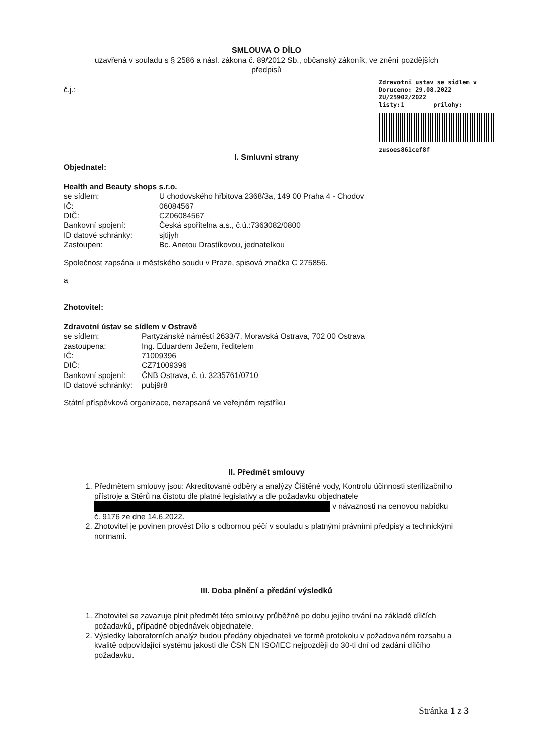SMLOUVA O DÍLO
uzavřená v souladu s § 2586 a násl. zákona č. 89/2012 Sb., občanský zákoník, ve znění pozdějších
předpisů
Zdravotni ustav se sidlem v
Doruceno: 29.08.2022
ZU/25902/2022
listy:1 prilohy:
zusoes861cef8f
č.j.:
I. Smluvní strany
Objednatel:
Health and Beauty shops s.r.o.
se sídlem: U chodovského hřbitova 2368/3a, 149 00 Praha 4 - Chodov
IČ: 06084567
DIČ: CZ06084567
Bankovní spojení: Česká spořitelna a.s., č.ú.:7363082/0800
ID datové schránky: sjtijyh
Zastoupen: Bc. Anetou Drastíkovou, jednatelkou
Společnost zapsána u městského soudu v Praze, spisová značka C 275856.
a
Zhotovitel:
Zdravotní ústav se sídlem v Ostravě
se sídlem: Partyzánské náměstí 2633/7, Moravská Ostrava, 702 00 Ostrava
zastoupena: Ing. Eduardem Ježem, ředitelem
IČ: 71009396
DIČ: CZ71009396
Bankovní spojení: ČNB Ostrava, č. ú. 3235761/0710
ID datové schránky: pubj9r8
Státní příspěvková organizace, nezapsaná ve veřejném rejstříku
II. Předmět smlouvy
1. Předmětem smlouvy jsou: Akreditované odběry a analýzy Čištěné vody, Kontrolu účinnosti sterilizačního přístroje a Stěrů na čistotu dle platné legislativy a dle požadavku objednatele v návaznosti na cenovou nabídku č. 9176 ze dne 14.6.2022.
2. Zhotovitel je povinen provést Dílo s odbornou péčí v souladu s platnými právními předpisy a technickými normami.
III. Doba plnění a předání výsledků
1. Zhotovitel se zavazuje plnit předmět této smlouvy průběžně po dobu jejího trvání na základě dílčích požadavků, případně objednávek objednatele.
2. Výsledky laboratorních analýz budou předány objednateli ve formě protokolu v požadovaném rozsahu a kvalitě odpovídající systému jakosti dle ČSN EN ISO/IEC nejpozději do 30-ti dní od zadání dílčího požadavku.
Stránka 1 z 3